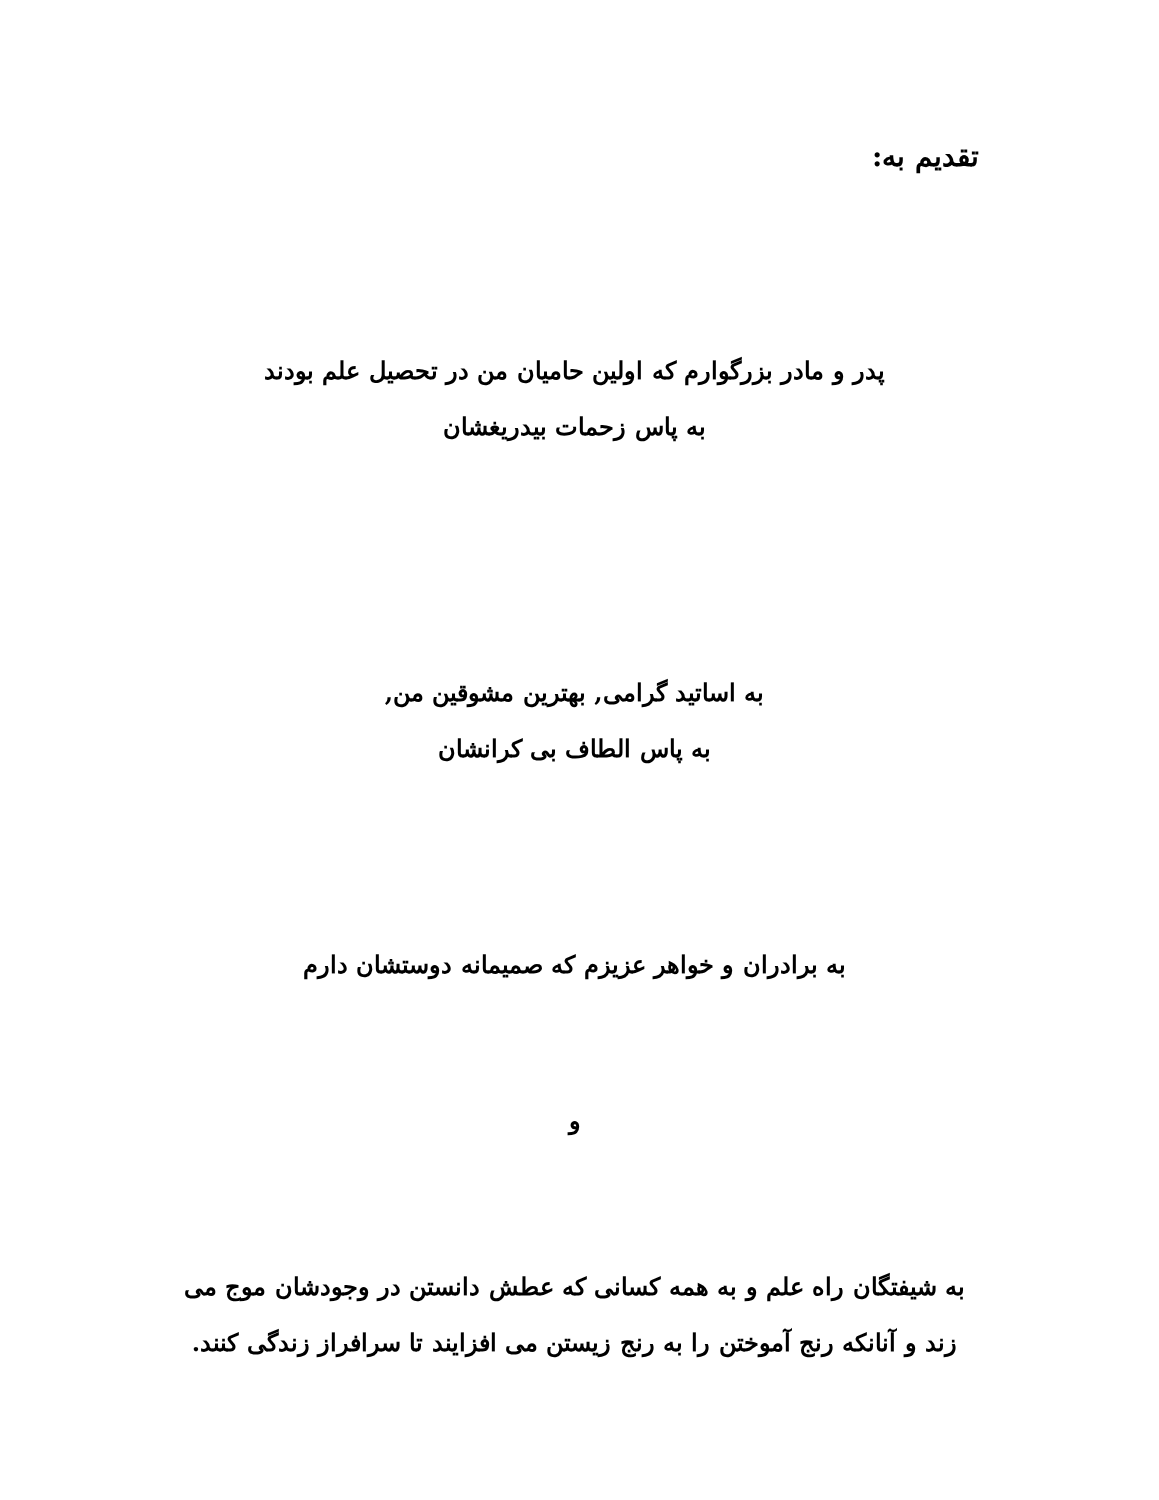تقدیم به:
پدر و مادر بزرگوارم که اولین حامیان من در تحصیل علم بودند
به پاس زحمات بیدریغشان
به اساتید گرامی, بهترین مشوقین من,
به پاس الطاف بی کرانشان
به برادران و خواهر عزیزم که صمیمانه دوستشان دارم
و
به شیفتگان راه علم و به همه کسانی که عطش دانستن در وجودشان موج می زند و آنانکه رنج آموختن را به رنج زیستن می افزایند تا سرافراز زندگی کنند.